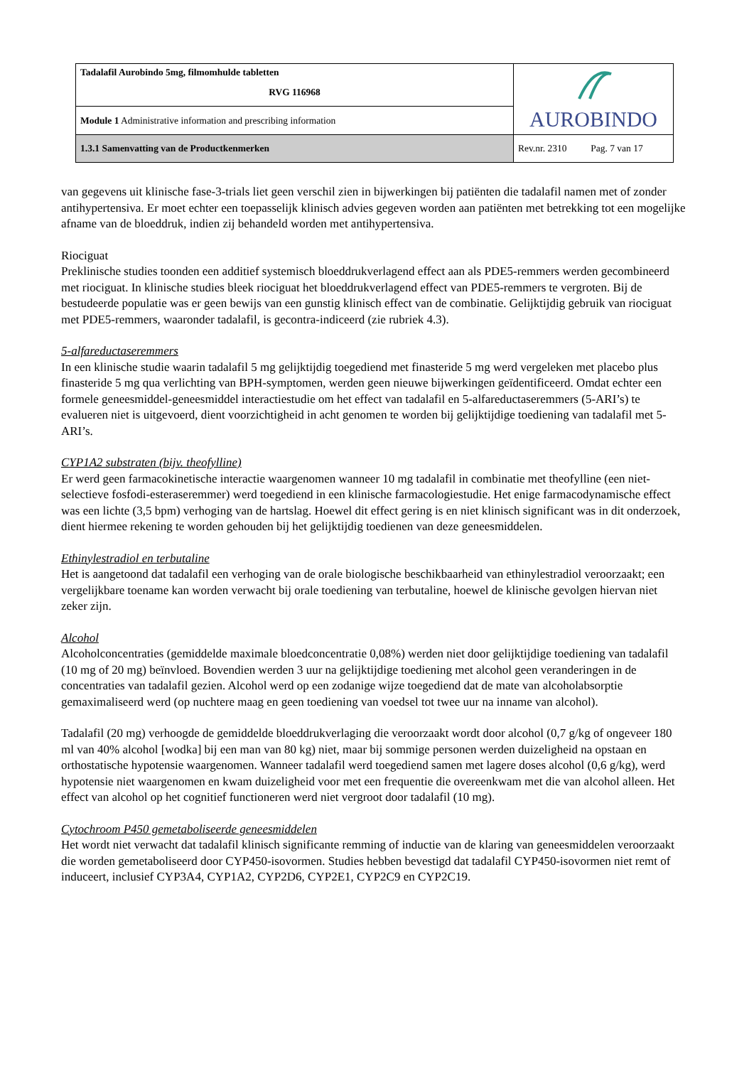| Tadalafil Aurobindo 5mg, filmomhulde tabletten RVG 116968 | AUROBINDO |
| Module 1 Administrative information and prescribing information | |
| 1.3.1 Samenvatting van de Productkenmerken | Rev.nr. 2310 Pag. 7 van 17 |
van gegevens uit klinische fase-3-trials liet geen verschil zien in bijwerkingen bij patiënten die tadalafil namen met of zonder antihypertensiva. Er moet echter een toepasselijk klinisch advies gegeven worden aan patiënten met betrekking tot een mogelijke afname van de bloeddruk, indien zij behandeld worden met antihypertensiva.
Riociguat
Preklinische studies toonden een additief systemisch bloeddrukverlagend effect aan als PDE5-remmers werden gecombineerd met riociguat. In klinische studies bleek riociguat het bloeddrukverlagend effect van PDE5-remmers te vergroten. Bij de bestudeerde populatie was er geen bewijs van een gunstig klinisch effect van de combinatie. Gelijktijdig gebruik van riociguat met PDE5-remmers, waaronder tadalafil, is gecontra-indiceerd (zie rubriek 4.3).
5-alfareductaseremmers
In een klinische studie waarin tadalafil 5 mg gelijktijdig toegediend met finasteride 5 mg werd vergeleken met placebo plus finasteride 5 mg qua verlichting van BPH-symptomen, werden geen nieuwe bijwerkingen geïdentificeerd. Omdat echter een formele geneesmiddel-geneesmiddel interactiestudie om het effect van tadalafil en 5-alfareductaseremmers (5-ARI’s) te evalueren niet is uitgevoerd, dient voorzichtigheid in acht genomen te worden bij gelijktijdige toediening van tadalafil met 5-ARI’s.
CYP1A2 substraten (bijv. theofylline)
Er werd geen farmacokinetische interactie waargenomen wanneer 10 mg tadalafil in combinatie met theofylline (een niet-selectieve fosfodi-esteraseremmer) werd toegediend in een klinische farmacologiestudie. Het enige farmacodynamische effect was een lichte (3,5 bpm) verhoging van de hartslag. Hoewel dit effect gering is en niet klinisch significant was in dit onderzoek, dient hiermee rekening te worden gehouden bij het gelijktijdig toedienen van deze geneesmiddelen.
Ethinylestradiol en terbutaline
Het is aangetoond dat tadalafil een verhoging van de orale biologische beschikbaarheid van ethinylestradiol veroorzaakt; een vergelijkbare toename kan worden verwacht bij orale toediening van terbutaline, hoewel de klinische gevolgen hiervan niet zeker zijn.
Alcohol
Alcoholconcentraties (gemiddelde maximale bloedconcentratie 0,08%) werden niet door gelijktijdige toediening van tadalafil (10 mg of 20 mg) beïnvloed. Bovendien werden 3 uur na gelijktijdige toediening met alcohol geen veranderingen in de concentraties van tadalafil gezien. Alcohol werd op een zodanige wijze toegediend dat de mate van alcoholabsorptie gemaximaliseerd werd (op nuchtere maag en geen toediening van voedsel tot twee uur na inname van alcohol).
Tadalafil (20 mg) verhoogde de gemiddelde bloeddrukverlaging die veroorzaakt wordt door alcohol (0,7 g/kg of ongeveer 180 ml van 40% alcohol [wodka] bij een man van 80 kg) niet, maar bij sommige personen werden duizeligheid na opstaan en orthostatische hypotensie waargenomen. Wanneer tadalafil werd toegediend samen met lagere doses alcohol (0,6 g/kg), werd hypotensie niet waargenomen en kwam duizeligheid voor met een frequentie die overeenkwam met die van alcohol alleen. Het effect van alcohol op het cognitief functioneren werd niet vergroot door tadalafil (10 mg).
Cytochroom P450 gemetaboliseerde geneesmiddelen
Het wordt niet verwacht dat tadalafil klinisch significante remming of inductie van de klaring van geneesmiddelen veroorzaakt die worden gemetaboliseerd door CYP450-isovormen. Studies hebben bevestigd dat tadalafil CYP450-isovormen niet remt of induceert, inclusief CYP3A4, CYP1A2, CYP2D6, CYP2E1, CYP2C9 en CYP2C19.